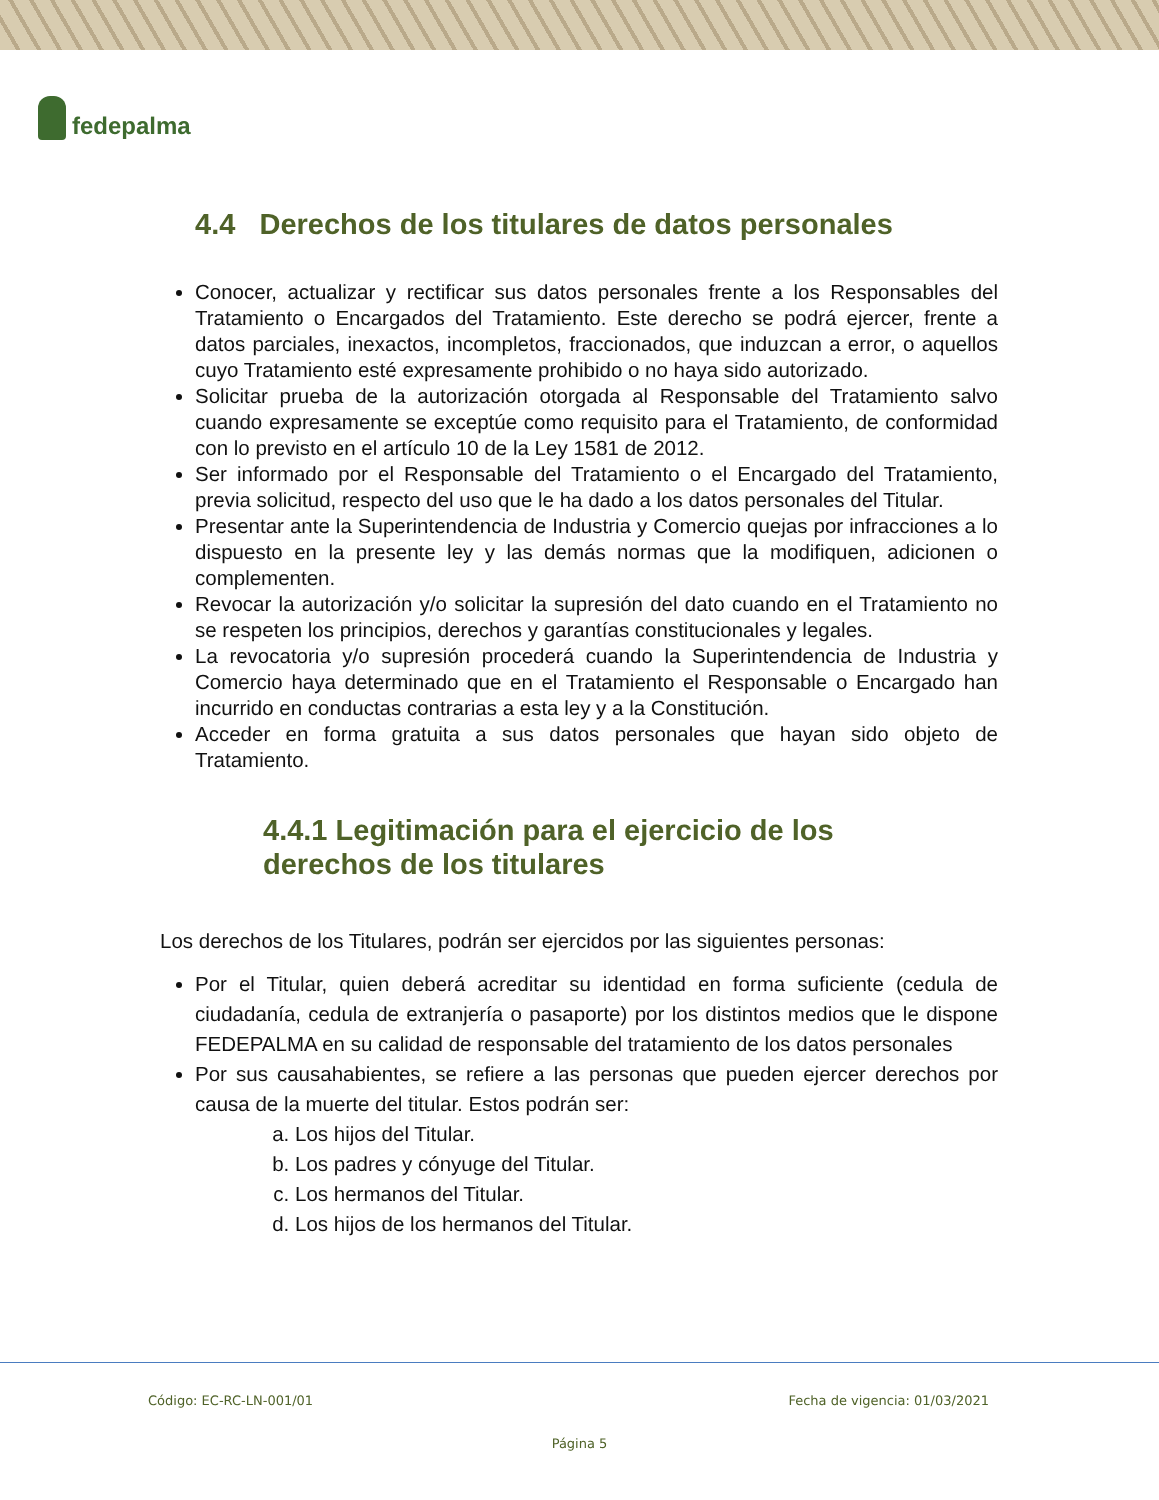fedepalma
4.4 Derechos de los titulares de datos personales
Conocer, actualizar y rectificar sus datos personales frente a los Responsables del Tratamiento o Encargados del Tratamiento. Este derecho se podrá ejercer, frente a datos parciales, inexactos, incompletos, fraccionados, que induzcan a error, o aquellos cuyo Tratamiento esté expresamente prohibido o no haya sido autorizado.
Solicitar prueba de la autorización otorgada al Responsable del Tratamiento salvo cuando expresamente se exceptúe como requisito para el Tratamiento, de conformidad con lo previsto en el artículo 10 de la Ley 1581 de 2012.
Ser informado por el Responsable del Tratamiento o el Encargado del Tratamiento, previa solicitud, respecto del uso que le ha dado a los datos personales del Titular.
Presentar ante la Superintendencia de Industria y Comercio quejas por infracciones a lo dispuesto en la presente ley y las demás normas que la modifiquen, adicionen o complementen.
Revocar la autorización y/o solicitar la supresión del dato cuando en el Tratamiento no se respeten los principios, derechos y garantías constitucionales y legales.
La revocatoria y/o supresión procederá cuando la Superintendencia de Industria y Comercio haya determinado que en el Tratamiento el Responsable o Encargado han incurrido en conductas contrarias a esta ley y a la Constitución.
Acceder en forma gratuita a sus datos personales que hayan sido objeto de Tratamiento.
4.4.1 Legitimación para el ejercicio de los
derechos de los titulares
Los derechos de los Titulares, podrán ser ejercidos por las siguientes personas:
Por el Titular, quien deberá acreditar su identidad en forma suficiente (cedula de ciudadanía, cedula de extranjería o pasaporte) por los distintos medios que le dispone FEDEPALMA en su calidad de responsable del tratamiento de los datos personales
Por sus causahabientes, se refiere a las personas que pueden ejercer derechos por causa de la muerte del titular. Estos podrán ser:
a. Los hijos del Titular.
b. Los padres y cónyuge del Titular.
c. Los hermanos del Titular.
d. Los hijos de los hermanos del Titular.
Código: EC-RC-LN-001/01 Fecha de vigencia: 01/03/2021
Página 5